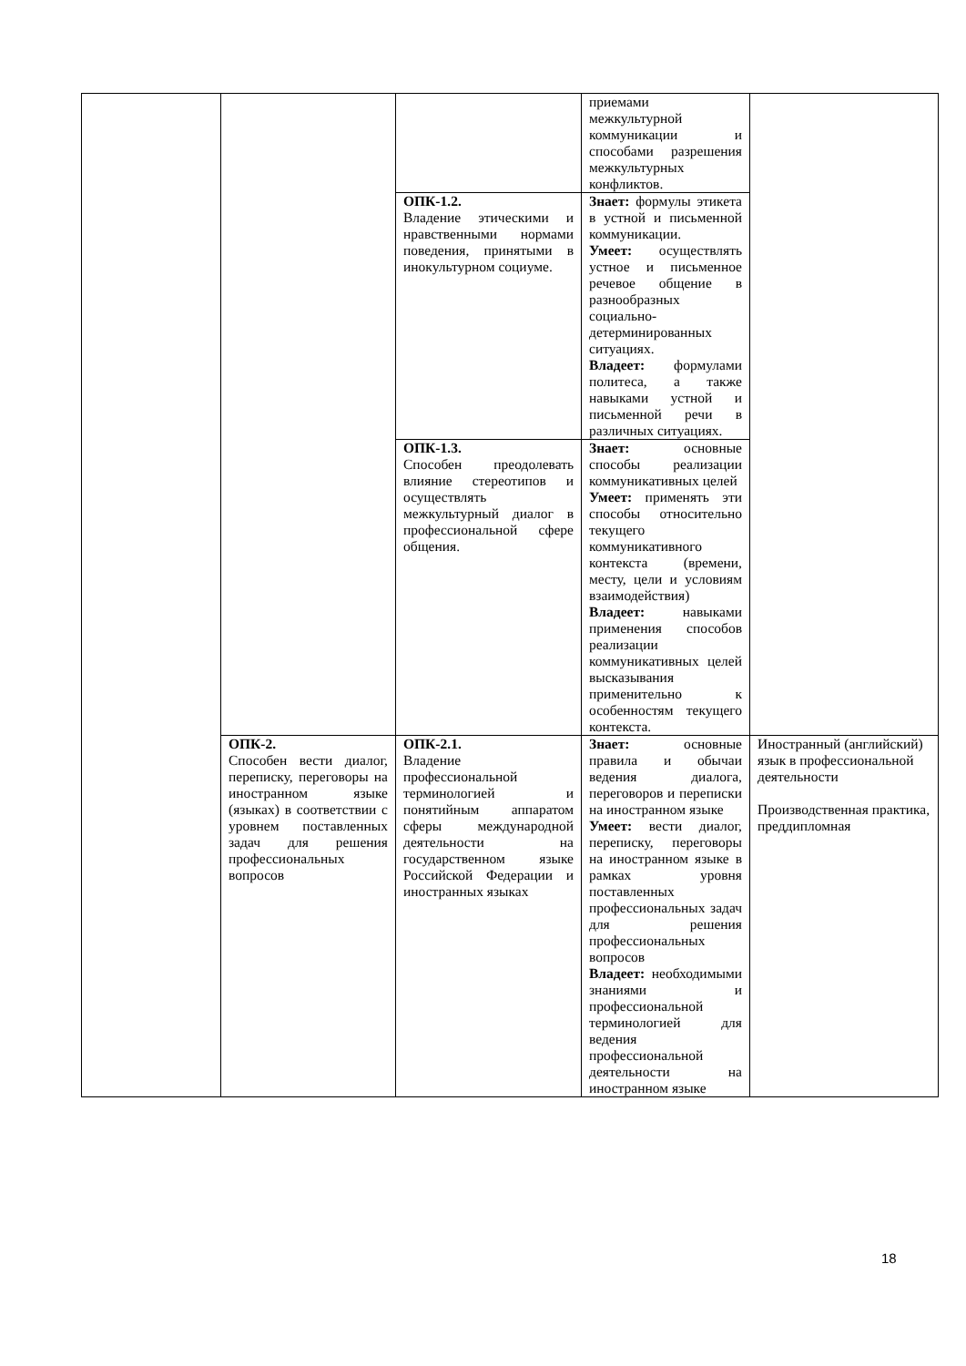| | | | приемами межкультурной коммуникации и способами разрешения межкультурных конфликтов. | |
| | | ОПК-1.2. Владение этическими и нравственными нормами поведения, принятыми в инокультурном социуме. | Знает: формулы этикета в устной и письменной коммуникации. Умеет: осуществлять устное и письменное речевое общение в разнообразных социально-детерминированных ситуациях. Владеет: формулами политеса, а также навыками устной и письменной речи в различных ситуациях. | |
| | | ОПК-1.3. Способен преодолевать влияние стереотипов и осуществлять межкультурный диалог в профессиональной сфере общения. | Знает: основные способы реализации коммуникативных целей Умеет: применять эти способы относительно текущего коммуникативного контекста (времени, месту, цели и условиям взаимодействия) Владеет: навыками применения способов реализации коммуникативных целей высказывания применительно к особенностям текущего контекста. | |
| | ОПК-2. Способен вести диалог, переписку, переговоры на иностранном языке (языках) в соответствии с уровнем поставленных задач для решения профессиональных вопросов | ОПК-2.1. Владение профессиональной терминологией и понятийным аппаратом сферы международной деятельности на государственном языке Российской Федерации и иностранных языках | Знает: основные правила и обычаи ведения диалога, переговоров и переписки на иностранном языке Умеет: вести диалог, переписку, переговоры на иностранном языке в рамках уровня поставленных профессиональных задач для решения профессиональных вопросов Владеет: необходимыми знаниями и профессиональной терминологией для ведения профессиональной деятельности на иностранном языке | Иностранный (английский) язык в профессиональной деятельности Производственная практика, преддипломная |
18